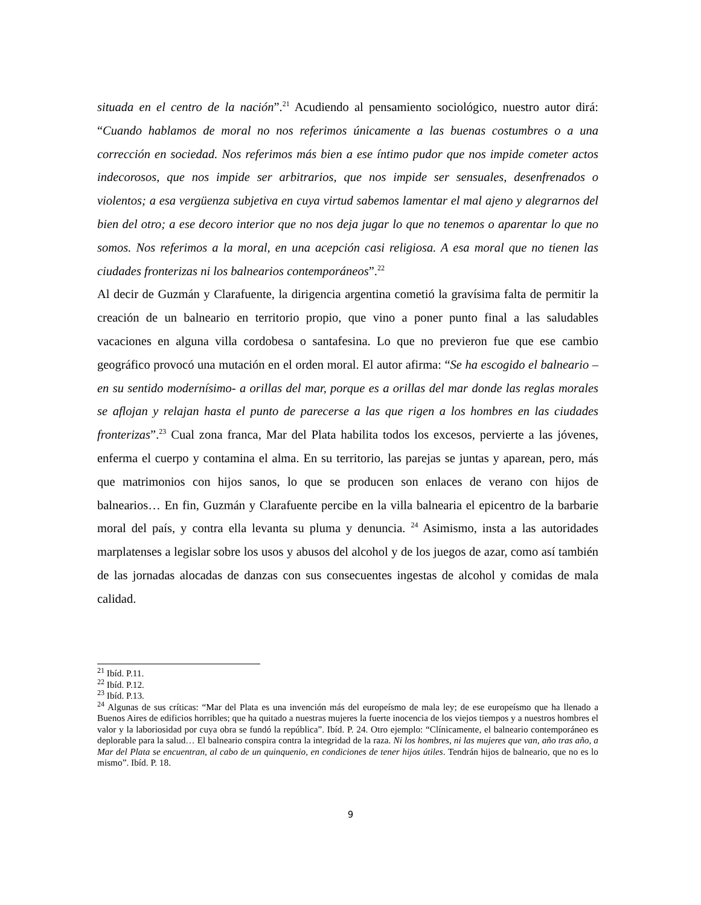situada en el centro de la nación”.<sup>21</sup> Acudiendo al pensamiento sociológico, nuestro autor dirá: “Cuando hablamos de moral no nos referimos únicamente a las buenas costumbres o a una corrección en sociedad. Nos referimos más bien a ese íntimo pudor que nos impide cometer actos indecorosos, que nos impide ser arbitrarios, que nos impide ser sensuales, desenfrenados o violentos; a esa vergüenza subjetiva en cuya virtud sabemos lamentar el mal ajeno y alegrarnos del bien del otro; a ese decoro interior que no nos deja jugar lo que no tenemos o aparentar lo que no somos. Nos referimos a la moral, en una acepción casi religiosa. A esa moral que no tienen las ciudades fronterizas ni los balnearios contemporáneos”.<sup>22</sup>
Al decir de Guzmán y Clarafuente, la dirigencia argentina cometió la gravísima falta de permitir la creación de un balneario en territorio propio, que vino a poner punto final a las saludables vacaciones en alguna villa cordobesa o santafesina. Lo que no previeron fue que ese cambio geográfico provocó una mutación en el orden moral. El autor afirma: “Se ha escogido el balneario –en su sentido modernísimo- a orillas del mar, porque es a orillas del mar donde las reglas morales se aflojan y relajan hasta el punto de parecerse a las que rigen a los hombres en las ciudades fronterizas”.<sup>23</sup> Cual zona franca, Mar del Plata habilita todos los excesos, pervierte a las jóvenes, enferma el cuerpo y contamina el alma. En su territorio, las parejas se juntas y aparean, pero, más que matrimonios con hijos sanos, lo que se producen son enlaces de verano con hijos de balnearios… En fin, Guzmán y Clarafuente percibe en la villa balnearia el epicentro de la barbarie moral del país, y contra ella levanta su pluma y denuncia. <sup>24</sup> Asimismo, insta a las autoridades marplatenses a legislar sobre los usos y abusos del alcohol y de los juegos de azar, como así también de las jornadas alocadas de danzas con sus consecuentes ingestas de alcohol y comidas de mala calidad.
<sup>21</sup> Ibíd. P.11.
<sup>22</sup> Ibíd. P.12.
<sup>23</sup> Ibíd. P.13.
<sup>24</sup> Algunas de sus críticas: “Mar del Plata es una invención más del europeísmo de mala ley; de ese europeísmo que ha llenado a Buenos Aires de edificios horribles; que ha quitado a nuestras mujeres la fuerte inocencia de los viejos tiempos y a nuestros hombres el valor y la laboriosidad por cuya obra se fundó la república”. Ibíd. P. 24. Otro ejemplo: “Clínicamente, el balneario contemporáneo es deplorable para la salud… El balneario conspira contra la integridad de la raza. Ni los hombres, ni las mujeres que van, año tras año, a Mar del Plata se encuentran, al cabo de un quinquenio, en condiciones de tener hijos útiles. Tendrán hijos de balneario, que no es lo mismo”. Ibíd. P. 18.
9